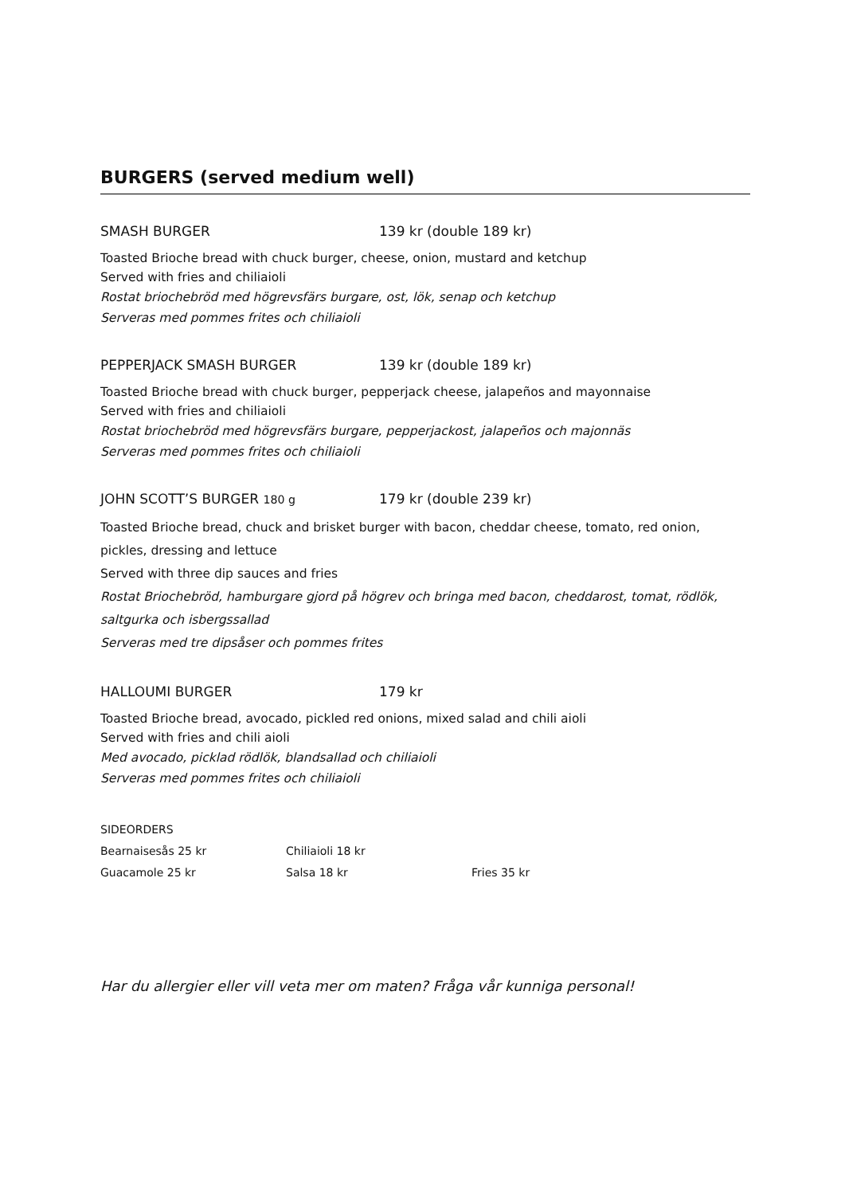BURGERS (served medium well)
SMASH BURGER 139 kr (double 189 kr)
Toasted Brioche bread with chuck burger, cheese, onion, mustard and ketchup
Served with fries and chiliaioli
Rostat briochebröd med högrevsfärs burgare, ost, lök, senap och ketchup
Serveras med pommes frites och chiliaioli
PEPPERJACK SMASH BURGER 139 kr (double 189 kr)
Toasted Brioche bread with chuck burger, pepperjack cheese, jalapeños and mayonnaise
Served with fries and chiliaioli
Rostat briochebröd med högrevsfärs burgare, pepperjackost, jalapeños och majonnäs
Serveras med pommes frites och chiliaioli
JOHN SCOTT’S BURGER 180 g 179 kr (double 239 kr)
Toasted Brioche bread, chuck and brisket burger with bacon, cheddar cheese, tomato, red onion, pickles, dressing and lettuce
Served with three dip sauces and fries
Rostat Briochebröd, hamburgare gjord på högrev och bringa med bacon, cheddarost, tomat, rödlök, saltgurka och isbergssallad
Serveras med tre dipsåser och pommes frites
HALLOUMI BURGER 179 kr
Toasted Brioche bread, avocado, pickled red onions, mixed salad and chili aioli
Served with fries and chili aioli
Med avocado, picklad rödlök, blandsallad och chiliaioli
Serveras med pommes frites och chiliaioli
SIDEORDERS
Bearnaisesås 25 kr Chiliaioli 18 kr
Guacamole 25 kr Salsa 18 kr Fries 35 kr
Har du allergier eller vill veta mer om maten? Fråga vår kunniga personal!